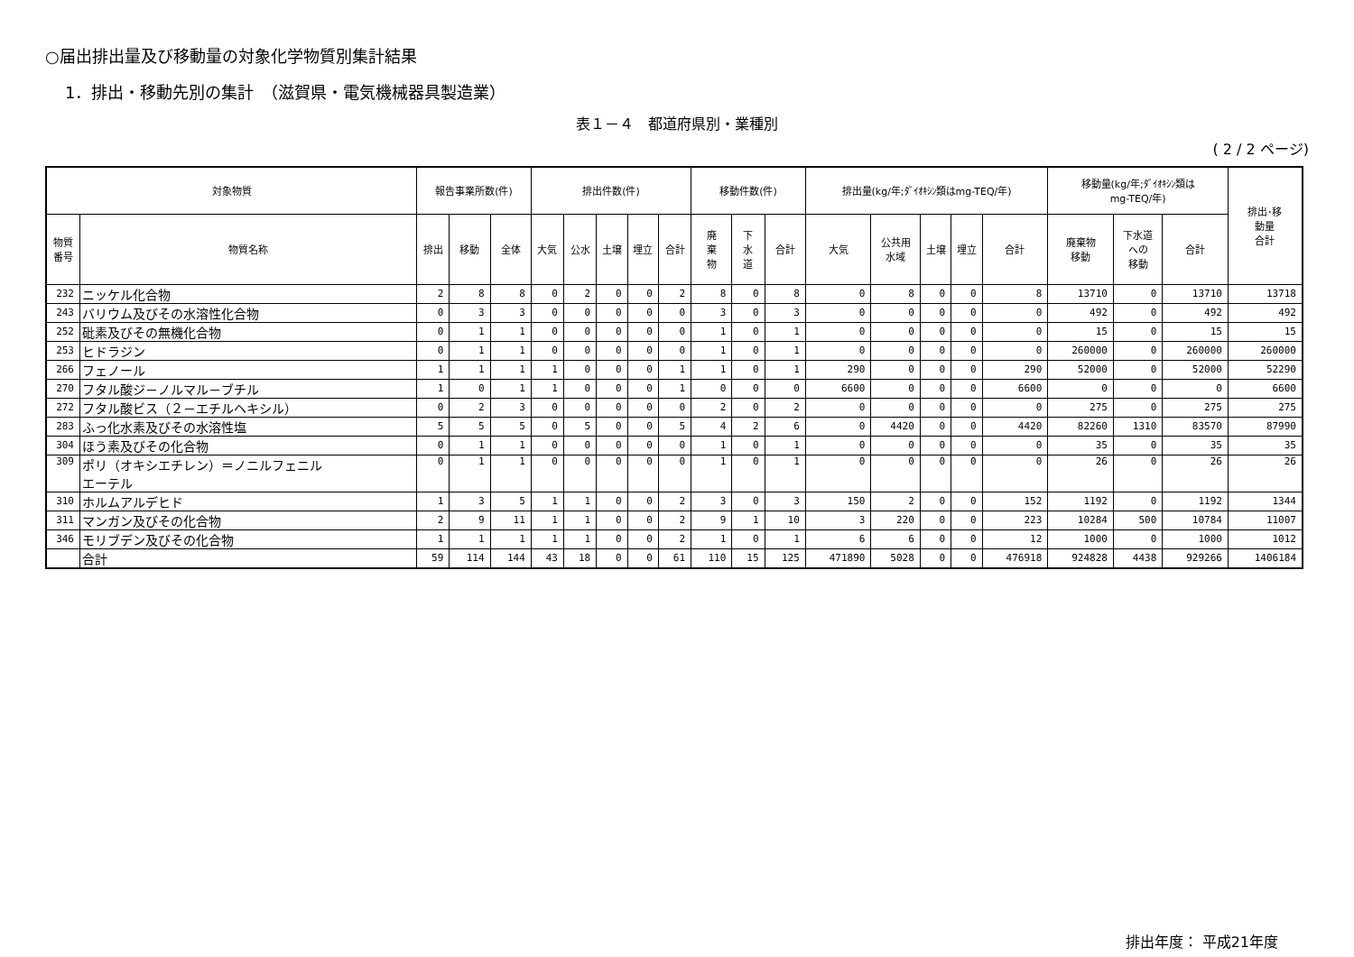○届出排出量及び移動量の対象化学物質別集計結果
1．排出・移動先別の集計　（滋賀県・電気機械器具製造業）
表１－４　都道府県別・業種別
( 2 / 2 ページ)
| 対象物質 | | 報告事業所数(件) | | | 排出件数(件) | | | | | 移動件数(件) | | | 排出量(kg/年;ﾀﾞｲｵｷｼﾝ類はmg-TEQ/年) | | | | | 移動量(kg/年;ﾀﾞｲｵｷｼﾝ類は mg-TEQ/年) | | | 排出･移 動量 合計 |
| --- | --- | --- | --- | --- | --- | --- | --- | --- | --- | --- | --- | --- | --- | --- | --- | --- | --- | --- | --- | --- | --- |
| 物質 番号 | 物質名称 | 排出 | 移動 | 全体 | 大気 | 公水 | 土壌 | 埋立 | 合計 | 廃 棄 物 | 下 水 道 | 合計 | 大気 | 公共用 水域 | 土壌 | 埋立 | 合計 | 廃棄物 移動 | 下水道 への 移動 | 合計 | |
| 232 | ニッケル化合物 | 2 | 8 | 8 | 0 | 2 | 0 | 0 | 2 | 8 | 0 | 8 | 0 | 8 | 0 | 0 | 8 | 13710 | 0 | 13710 | 13718 |
| 243 | バリウム及びその水溶性化合物 | 0 | 3 | 3 | 0 | 0 | 0 | 0 | 0 | 3 | 0 | 3 | 0 | 0 | 0 | 0 | 0 | 492 | 0 | 492 | 492 |
| 252 | 砒素及びその無機化合物 | 0 | 1 | 1 | 0 | 0 | 0 | 0 | 0 | 1 | 0 | 1 | 0 | 0 | 0 | 0 | 0 | 15 | 0 | 15 | 15 |
| 253 | ヒドラジン | 0 | 1 | 1 | 0 | 0 | 0 | 0 | 0 | 1 | 0 | 1 | 0 | 0 | 0 | 0 | 0 | 260000 | 0 | 260000 | 260000 |
| 266 | フェノール | 1 | 1 | 1 | 1 | 0 | 0 | 0 | 1 | 1 | 0 | 1 | 290 | 0 | 0 | 0 | 290 | 52000 | 0 | 52000 | 52290 |
| 270 | フタル酸ジ－ノルマル－ブチル | 1 | 0 | 1 | 1 | 0 | 0 | 0 | 1 | 0 | 0 | 0 | 6600 | 0 | 0 | 0 | 6600 | 0 | 0 | 0 | 6600 |
| 272 | フタル酸ビス（２－エチルヘキシル） | 0 | 2 | 3 | 0 | 0 | 0 | 0 | 0 | 2 | 0 | 2 | 0 | 0 | 0 | 0 | 0 | 275 | 0 | 275 | 275 |
| 283 | ふっ化水素及びその水溶性塩 | 5 | 5 | 5 | 0 | 5 | 0 | 0 | 5 | 4 | 2 | 6 | 0 | 4420 | 0 | 0 | 4420 | 82260 | 1310 | 83570 | 87990 |
| 304 | ほう素及びその化合物 | 0 | 1 | 1 | 0 | 0 | 0 | 0 | 0 | 1 | 0 | 1 | 0 | 0 | 0 | 0 | 0 | 35 | 0 | 35 | 35 |
| 309 | ポリ（オキシエチレン）＝ノニルフェニル エーテル | 0 | 1 | 1 | 0 | 0 | 0 | 0 | 0 | 1 | 0 | 1 | 0 | 0 | 0 | 0 | 0 | 26 | 0 | 26 | 26 |
| 310 | ホルムアルデヒド | 1 | 3 | 5 | 1 | 1 | 0 | 0 | 2 | 3 | 0 | 3 | 150 | 2 | 0 | 0 | 152 | 1192 | 0 | 1192 | 1344 |
| 311 | マンガン及びその化合物 | 2 | 9 | 11 | 1 | 1 | 0 | 0 | 2 | 9 | 1 | 10 | 3 | 220 | 0 | 0 | 223 | 10284 | 500 | 10784 | 11007 |
| 346 | モリブデン及びその化合物 | 1 | 1 | 1 | 1 | 1 | 0 | 0 | 2 | 1 | 0 | 1 | 6 | 6 | 0 | 0 | 12 | 1000 | 0 | 1000 | 1012 |
| | 合計 | 59 | 114 | 144 | 43 | 18 | 0 | 0 | 61 | 110 | 15 | 125 | 471890 | 5028 | 0 | 0 | 476918 | 924828 | 4438 | 929266 | 1406184 |
排出年度： 平成21年度